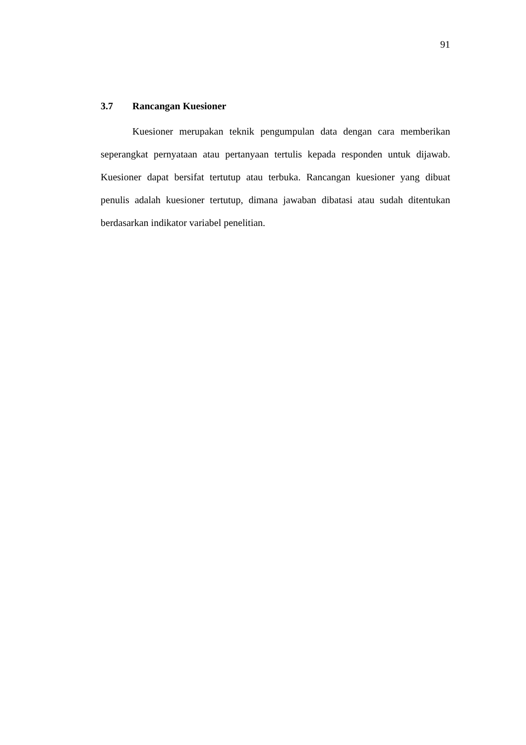91
3.7 Rancangan Kuesioner
Kuesioner merupakan teknik pengumpulan data dengan cara memberikan seperangkat pernyataan atau pertanyaan tertulis kepada responden untuk dijawab. Kuesioner dapat bersifat tertutup atau terbuka. Rancangan kuesioner yang dibuat penulis adalah kuesioner tertutup, dimana jawaban dibatasi atau sudah ditentukan berdasarkan indikator variabel penelitian.